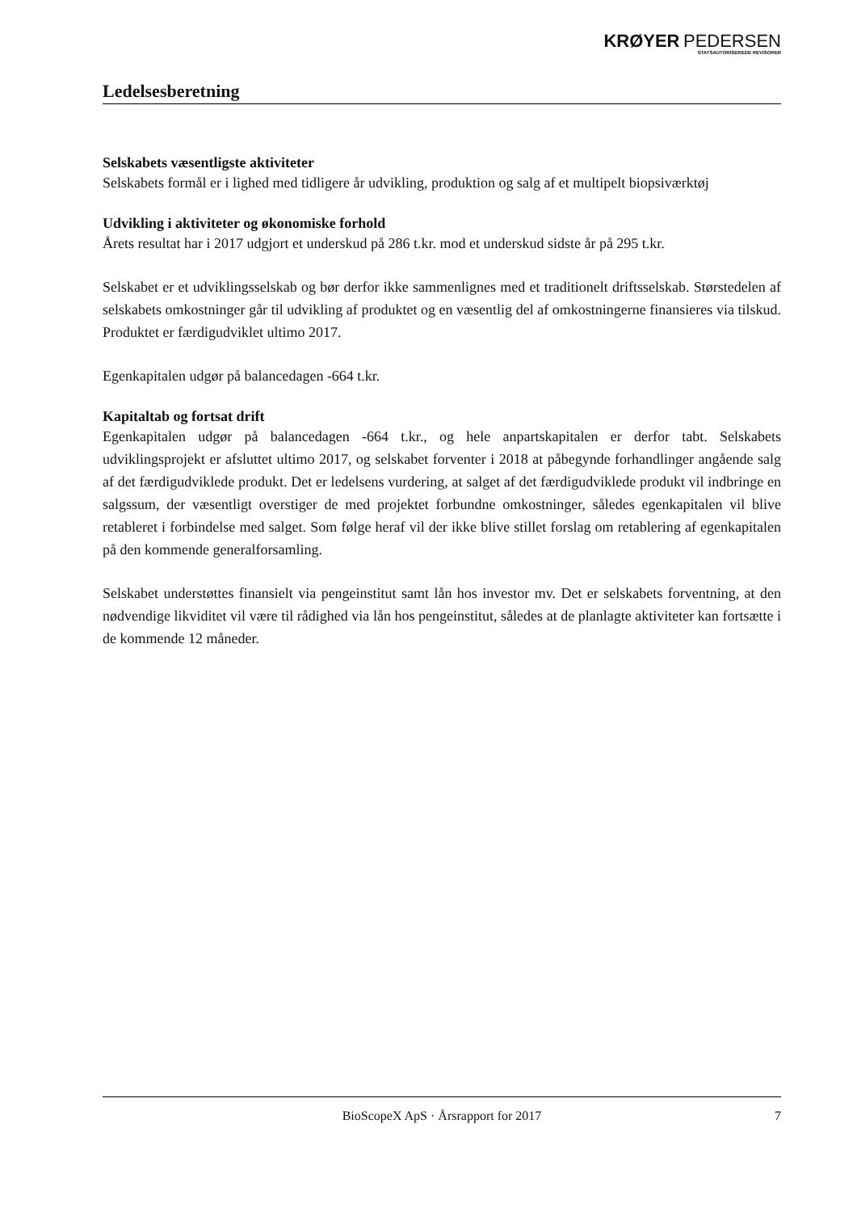KRØYER PEDERSEN
STATSAUTORISEREDE REVISORER
Ledelsesberetning
Selskabets væsentligste aktiviteter
Selskabets formål er i lighed med tidligere år udvikling, produktion og salg af et multipelt biopsiværktøj
Udvikling i aktiviteter og økonomiske forhold
Årets resultat har i 2017 udgjort et underskud på 286 t.kr. mod et underskud sidste år på 295 t.kr.
Selskabet er et udviklingsselskab og bør derfor ikke sammenlignes med et traditionelt driftsselskab. Størstedelen af selskabets omkostninger går til udvikling af produktet og en væsentlig del af omkostningerne finansieres via tilskud. Produktet er færdigudviklet ultimo 2017.
Egenkapitalen udgør på balancedagen -664 t.kr.
Kapitaltab og fortsat drift
Egenkapitalen udgør på balancedagen -664 t.kr., og hele anpartskapitalen er derfor tabt. Selskabets udviklingsprojekt er afsluttet ultimo 2017, og selskabet forventer i 2018 at påbegynde forhandlinger angående salg af det færdigudviklede produkt. Det er ledelsens vurdering, at salget af det færdigudviklede produkt vil indbringe en salgssum, der væsentligt overstiger de med projektet forbundne omkostninger, således egenkapitalen vil blive retableret i forbindelse med salget. Som følge heraf vil der ikke blive stillet forslag om retablering af egenkapitalen på den kommende generalforsamling.
Selskabet understøttes finansielt via pengeinstitut samt lån hos investor mv. Det er selskabets forventning, at den nødvendige likviditet vil være til rådighed via lån hos pengeinstitut, således at de planlagte aktiviteter kan fortsætte i de kommende 12 måneder.
BioScopeX ApS · Årsrapport for 2017 7